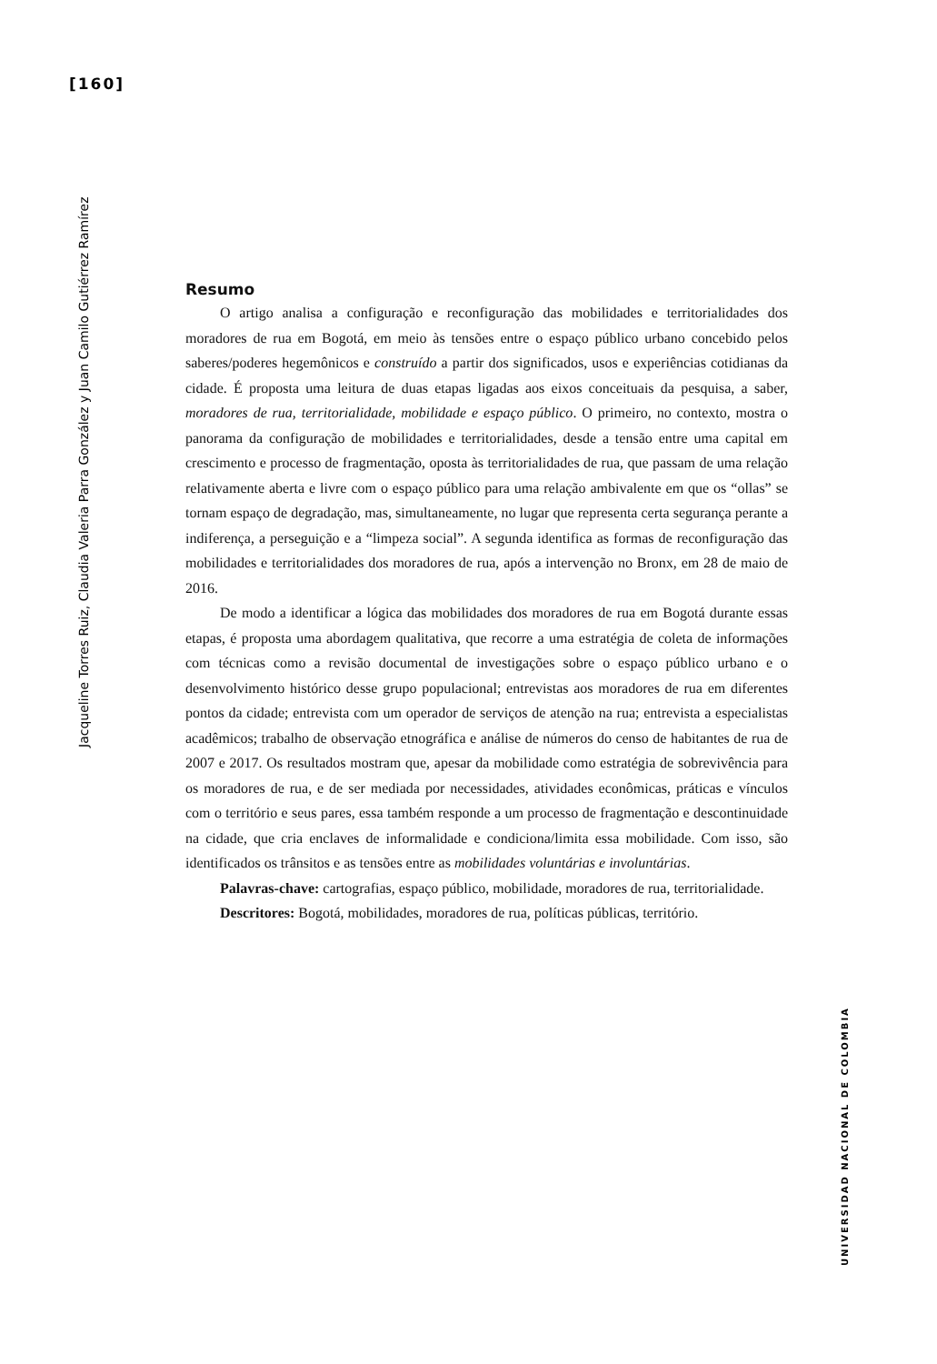[160]
Jacqueline Torres Ruiz, Claudia Valeria Parra González y Juan Camilo Gutiérrez Ramírez
UNIVERSIDAD NACIONAL DE COLOMBIA
Resumo
O artigo analisa a configuração e reconfiguração das mobilidades e territorialidades dos moradores de rua em Bogotá, em meio às tensões entre o espaço público urbano concebido pelos saberes/poderes hegemônicos e construído a partir dos significados, usos e experiências cotidianas da cidade. É proposta uma leitura de duas etapas ligadas aos eixos conceituais da pesquisa, a saber, moradores de rua, territorialidade, mobilidade e espaço público. O primeiro, no contexto, mostra o panorama da configuração de mobilidades e territorialidades, desde a tensão entre uma capital em crescimento e processo de fragmentação, oposta às territorialidades de rua, que passam de uma relação relativamente aberta e livre com o espaço público para uma relação ambivalente em que os “ollas” se tornam espaço de degradação, mas, simultaneamente, no lugar que representa certa segurança perante a indiferença, a perseguição e a “limpeza social”. A segunda identifica as formas de reconfiguração das mobilidades e territorialidades dos moradores de rua, após a intervenção no Bronx, em 28 de maio de 2016.
De modo a identificar a lógica das mobilidades dos moradores de rua em Bogotá durante essas etapas, é proposta uma abordagem qualitativa, que recorre a uma estratégia de coleta de informações com técnicas como a revisão documental de investigações sobre o espaço público urbano e o desenvolvimento histórico desse grupo populacional; entrevistas aos moradores de rua em diferentes pontos da cidade; entrevista com um operador de serviços de atenção na rua; entrevista a especialistas acadêmicos; trabalho de observação etnográfica e análise de números do censo de habitantes de rua de 2007 e 2017. Os resultados mostram que, apesar da mobilidade como estratégia de sobrevivência para os moradores de rua, e de ser mediada por necessidades, atividades econômicas, práticas e vínculos com o território e seus pares, essa também responde a um processo de fragmentação e descontinuidade na cidade, que cria enclaves de informalidade e condiciona/limita essa mobilidade. Com isso, são identificados os trânsitos e as tensões entre as mobilidades voluntárias e involuntárias.
Palavras-chave: cartografias, espaço público, mobilidade, moradores de rua, territorialidade.
Descritores: Bogotá, mobilidades, moradores de rua, políticas públicas, território.